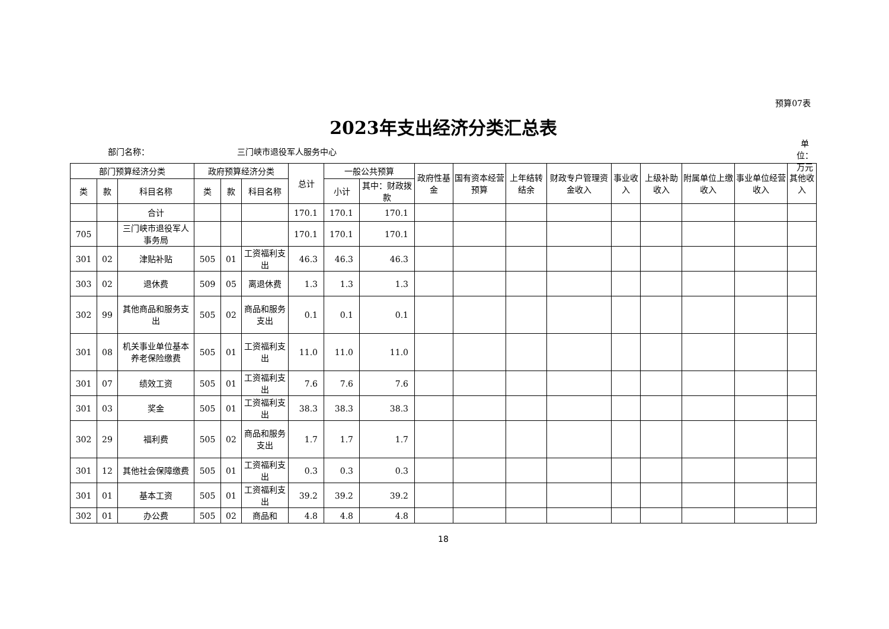预算07表
2023年支出经济分类汇总表
部门名称： 三门峡市退役军人服务中心
单位：万元
| 部门预算经济分类 | | | 政府预算经济分类 | | | 总计 | 一般公共预算 | | 政府性基金 | 国有资本经营预算 | 上年结转结余 | 财政专户管理资金收入 | 事业收入 | 上级补助收入 | 附属单位上缴收入 | 事业单位经营收入 | 其他收入 |
| --- | --- | --- | --- | --- | --- | --- | --- | --- | --- | --- | --- | --- | --- | --- | --- | --- | --- |
| 类 | 款 | 科目名称 | 类 | 款 | 科目名称 | | 小计 | 其中：财政拨款 | | | | | | | | | |
| | | 合计 | | | | 170.1 | 170.1 | 170.1 | | | | | | | | | |
| 705 | | 三门峡市退役军人事务局 | | | | 170.1 | 170.1 | 170.1 | | | | | | | | | |
| 301 | 02 | 津贴补贴 | 505 | 01 | 工资福利支出 | 46.3 | 46.3 | 46.3 | | | | | | | | | |
| 303 | 02 | 退休费 | 509 | 05 | 离退休费 | 1.3 | 1.3 | 1.3 | | | | | | | | | |
| 302 | 99 | 其他商品和服务支出 | 505 | 02 | 商品和服务支出 | 0.1 | 0.1 | 0.1 | | | | | | | | | |
| 301 | 08 | 机关事业单位基本养老保险缴费 | 505 | 01 | 工资福利支出 | 11.0 | 11.0 | 11.0 | | | | | | | | | |
| 301 | 07 | 绩效工资 | 505 | 01 | 工资福利支出 | 7.6 | 7.6 | 7.6 | | | | | | | | | |
| 301 | 03 | 奖金 | 505 | 01 | 工资福利支出 | 38.3 | 38.3 | 38.3 | | | | | | | | | |
| 302 | 29 | 福利费 | 505 | 02 | 商品和服务支出 | 1.7 | 1.7 | 1.7 | | | | | | | | | |
| 301 | 12 | 其他社会保障缴费 | 505 | 01 | 工资福利支出 | 0.3 | 0.3 | 0.3 | | | | | | | | | |
| 301 | 01 | 基本工资 | 505 | 01 | 工资福利支出 | 39.2 | 39.2 | 39.2 | | | | | | | | | |
| 302 | 01 | 办公费 | 505 | 02 | 商品和 | 4.8 | 4.8 | 4.8 | | | | | | | | | |
18